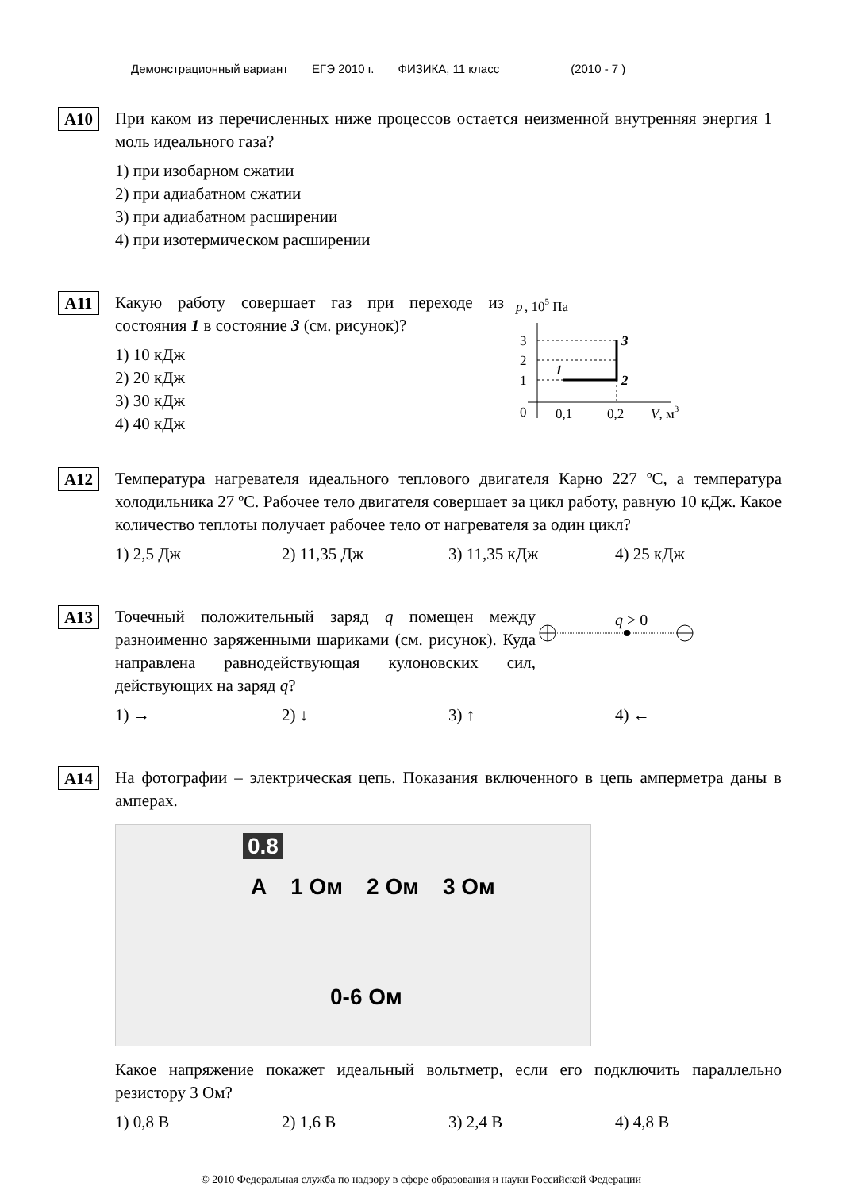Демонстрационный вариант ЕГЭ 2010 г. ФИЗИКА, 11 класс (2010 - 7 )
А10
При каком из перечисленных ниже процессов остается неизменной внутренняя энергия 1 моль идеального газа?
1) при изобарном сжатии
2) при адиабатном сжатии
3) при адиабатном расширении
4) при изотермическом расширении
А11
Какую работу совершает газ при переходе из состояния 1 в состояние 3 (см. рисунок)?
1) 10 кДж
2) 20 кДж
3) 30 кДж
4) 40 кДж
p
, 105 Па
3
2
1
0
0,1
0,2
V, м3
1
2
3
А12
Температура нагревателя идеального теплового двигателя Карно 227 ºС, а температура холодильника 27 ºС. Рабочее тело двигателя совершает за цикл работу, равную 10 кДж. Какое количество теплоты получает рабочее тело от нагревателя за один цикл?
1) 2,5 Дж 2) 11,35 Дж 3) 11,35 кДж 4) 25 кДж
А13
Точечный положительный заряд q помещен между разноименно заряженными шариками (см. рисунок). Куда направлена равнодействующая кулоновских сил, действующих на заряд q?
q > 0
1) → 2) ↓ 3) ↑ 4) ←
А14
На фотографии – электрическая цепь. Показания включенного в цепь амперметра даны в амперах.
0.8
A 1 Ом 2 Ом 3 Ом
0-6 Ом
Какое напряжение покажет идеальный вольтметр, если его подключить параллельно резистору 3 Ом?
1) 0,8 В 2) 1,6 В 3) 2,4 В 4) 4,8 В
© 2010 Федеральная служба по надзору в сфере образования и науки Российской Федерации